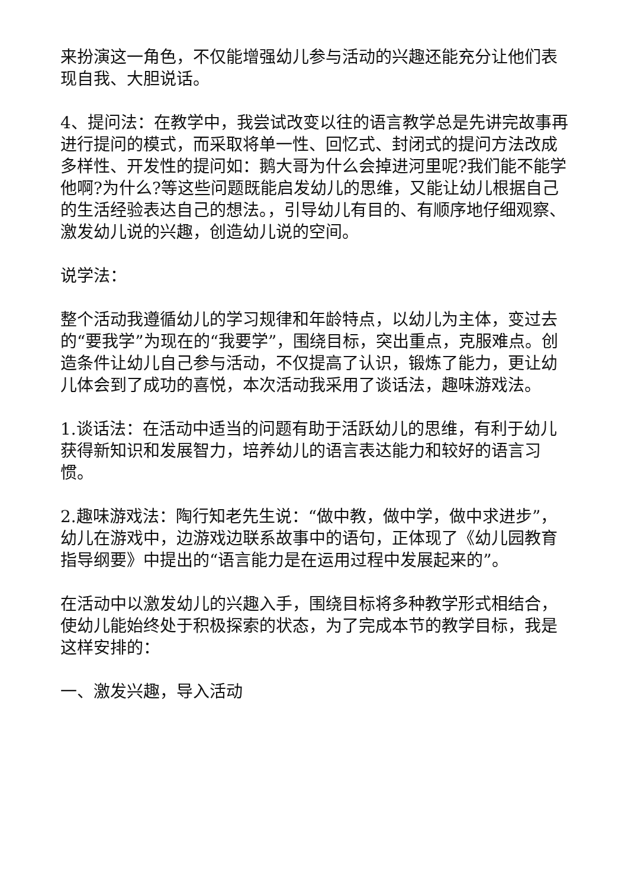来扮演这一角色，不仅能增强幼儿参与活动的兴趣还能充分让他们表现自我、大胆说话。
4、提问法：在教学中，我尝试改变以往的语言教学总是先讲完故事再进行提问的模式，而采取将单一性、回忆式、封闭式的提问方法改成多样性、开发性的提问如：鹅大哥为什么会掉进河里呢?我们能不能学他啊?为什么?等这些问题既能启发幼儿的思维，又能让幼儿根据自己的生活经验表达自己的想法。，引导幼儿有目的、有顺序地仔细观察、激发幼儿说的兴趣，创造幼儿说的空间。
说学法：
整个活动我遵循幼儿的学习规律和年龄特点，以幼儿为主体，变过去的“要我学”为现在的“我要学”，围绕目标，突出重点，克服难点。创造条件让幼儿自己参与活动，不仅提高了认识，锻炼了能力，更让幼儿体会到了成功的喜悦，本次活动我采用了谈话法，趣味游戏法。
1.谈话法：在活动中适当的问题有助于活跃幼儿的思维，有利于幼儿获得新知识和发展智力，培养幼儿的语言表达能力和较好的语言习惯。
2.趣味游戏法：陶行知老先生说：“做中教，做中学，做中求进步”，幼儿在游戏中，边游戏边联系故事中的语句，正体现了《幼儿园教育指导纲要》中提出的“语言能力是在运用过程中发展起来的”。
在活动中以激发幼儿的兴趣入手，围绕目标将多种教学形式相结合，使幼儿能始终处于积极探索的状态，为了完成本节的教学目标，我是这样安排的：
一、激发兴趣，导入活动